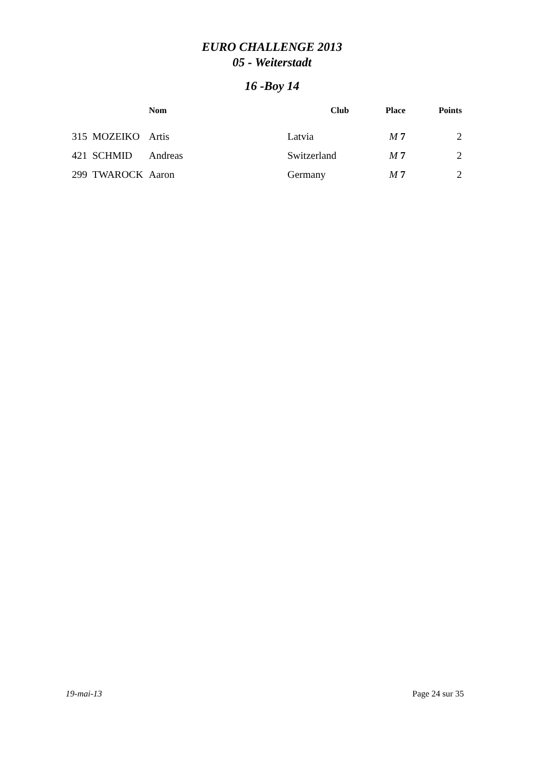EURO CHALLENGE 2013
05 - Weiterstadt
16 -Boy 14
| | | Nom | Club | Place | Points |
| --- | --- | --- | --- | --- | --- |
| 315 | MOZEIKO | Artis | Latvia | M 7 | 2 |
| 421 | SCHMID | Andreas | Switzerland | M 7 | 2 |
| 299 | TWAROCK | Aaron | Germany | M 7 | 2 |
19-mai-13 Page 24 sur 35